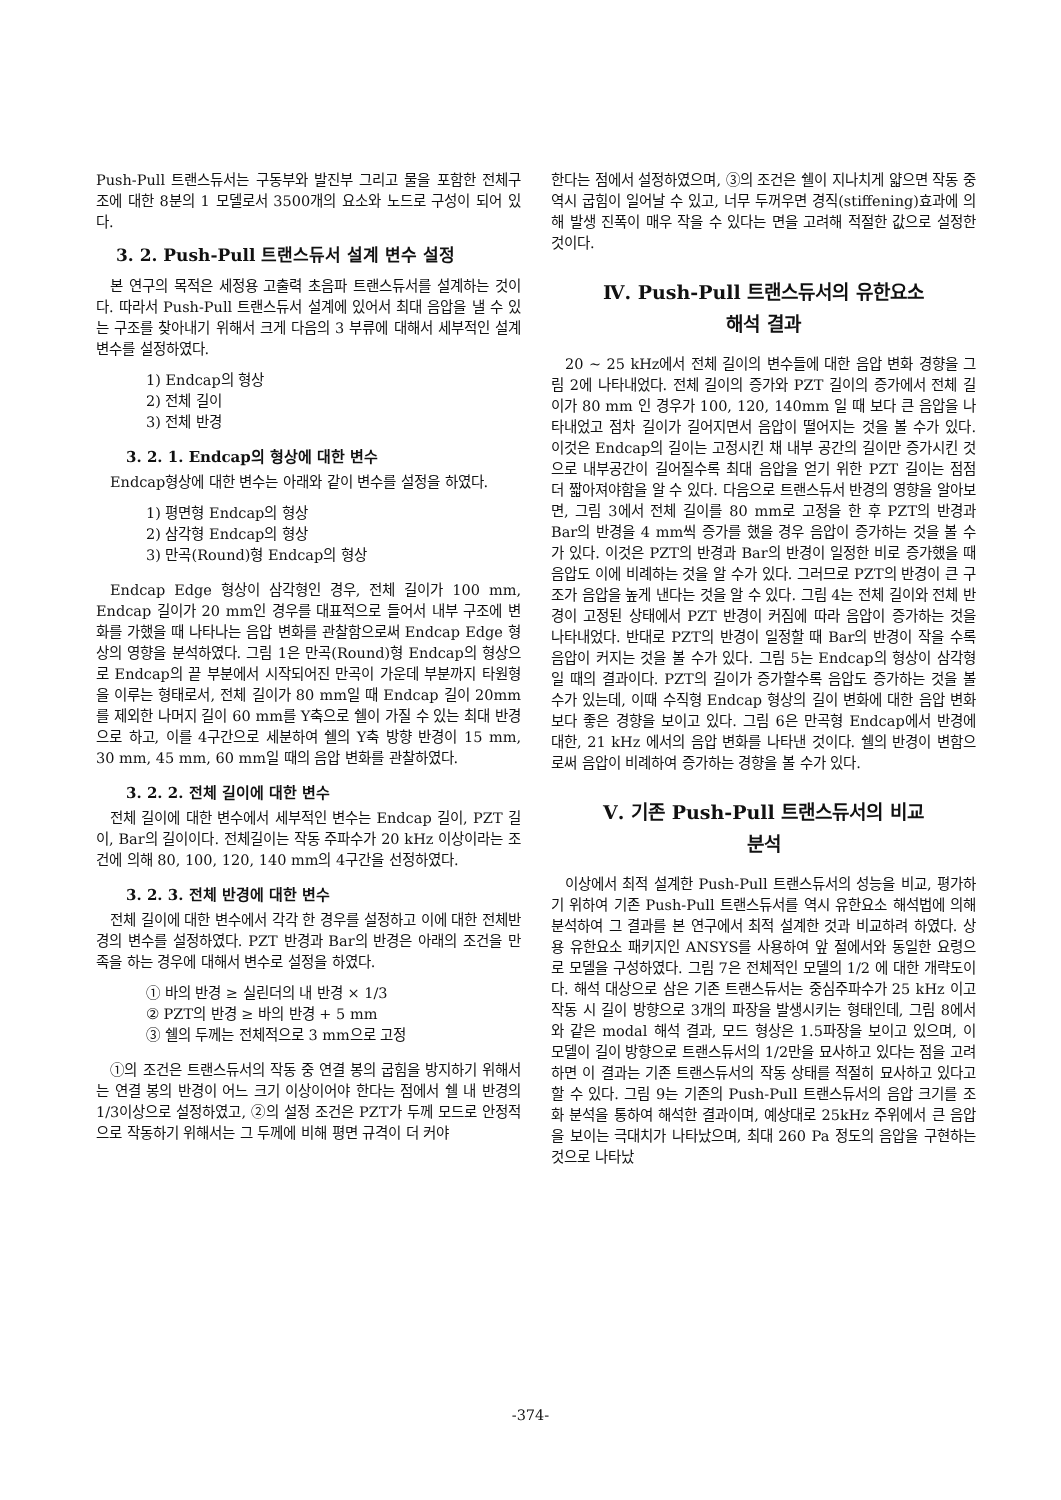Push-Pull 트랜스듀서는 구동부와 발진부 그리고 물을 포함한 전체구조에 대한 8분의 1 모델로서 3500개의 요소와 노드로 구성이 되어 있다.
3. 2. Push-Pull 트랜스듀서 설계 변수 설정
본 연구의 목적은 세정용 고출력 초음파 트랜스듀서를 설계하는 것이다. 따라서 Push-Pull 트랜스듀서 설계에 있어서 최대 음압을 낼 수 있는 구조를 찾아내기 위해서 크게 다음의 3 부류에 대해서 세부적인 설계 변수를 설정하였다.
1) Endcap의 형상
2) 전체 길이
3) 전체 반경
3. 2. 1. Endcap의 형상에 대한 변수
Endcap형상에 대한 변수는 아래와 같이 변수를 설정을 하였다.
1) 평면형 Endcap의 형상
2) 삼각형 Endcap의 형상
3) 만곡(Round)형 Endcap의 형상
Endcap Edge 형상이 삼각형인 경우, 전체 길이가 100 mm, Endcap 길이가 20 mm인 경우를 대표적으로 들어서 내부 구조에 변화를 가했을 때 나타나는 음압 변화를 관찰함으로써 Endcap Edge 형상의 영향을 분석하였다. 그림 1은 만곡(Round)형 Endcap의 형상으로 Endcap의 끝 부분에서 시작되어진 만곡이 가운데 부분까지 타원형을 이루는 형태로서, 전체 길이가 80 mm일 때 Endcap 길이 20mm를 제외한 나머지 길이 60 mm를 Y축으로 쉘이 가질 수 있는 최대 반경으로 하고, 이를 4구간으로 세분하여 쉘의 Y축 방향 반경이 15 mm, 30 mm, 45 mm, 60 mm일 때의 음압 변화를 관찰하였다.
3. 2. 2. 전체 길이에 대한 변수
전체 길이에 대한 변수에서 세부적인 변수는 Endcap 길이, PZT 길이, Bar의 길이이다. 전체길이는 작동 주파수가 20 kHz 이상이라는 조건에 의해 80, 100, 120, 140 mm의 4구간을 선정하였다.
3. 2. 3. 전체 반경에 대한 변수
전체 길이에 대한 변수에서 각각 한 경우를 설정하고 이에 대한 전체반경의 변수를 설정하였다. PZT 반경과 Bar의 반경은 아래의 조건을 만족을 하는 경우에 대해서 변수로 설정을 하였다.
① 바의 반경 ≥ 실린더의 내 반경 × 1/3
② PZT의 반경 ≥ 바의 반경 + 5 mm
③ 쉘의 두께는 전체적으로 3 mm으로 고정
①의 조건은 트랜스듀서의 작동 중 연결 봉의 굽힘을 방지하기 위해서는 연결 봉의 반경이 어느 크기 이상이어야 한다는 점에서 쉘 내 반경의 1/3이상으로 설정하였고, ②의 설정 조건은 PZT가 두께 모드로 안정적으로 작동하기 위해서는 그 두께에 비해 평면 규격이 더 커야
한다는 점에서 설정하였으며, ③의 조건은 쉘이 지나치게 얇으면 작동 중 역시 굽힘이 일어날 수 있고, 너무 두꺼우면 경직(stiffening)효과에 의해 발생 진폭이 매우 작을 수 있다는 면을 고려해 적절한 값으로 설정한 것이다.
Ⅳ. Push-Pull 트랜스듀서의 유한요소
해석 결과
20 ~ 25 kHz에서 전체 길이의 변수들에 대한 음압 변화 경향을 그림 2에 나타내었다. 전체 길이의 증가와 PZT 길이의 증가에서 전체 길이가 80 mm 인 경우가 100, 120, 140mm 일 때 보다 큰 음압을 나타내었고 점차 길이가 길어지면서 음압이 떨어지는 것을 볼 수가 있다. 이것은 Endcap의 길이는 고정시킨 채 내부 공간의 길이만 증가시킨 것으로 내부공간이 길어질수록 최대 음압을 얻기 위한 PZT 길이는 점점 더 짧아져야함을 알 수 있다. 다음으로 트랜스듀서 반경의 영향을 알아보면, 그림 3에서 전체 길이를 80 mm로 고정을 한 후 PZT의 반경과 Bar의 반경을 4 mm씩 증가를 했을 경우 음압이 증가하는 것을 볼 수가 있다. 이것은 PZT의 반경과 Bar의 반경이 일정한 비로 증가했을 때 음압도 이에 비례하는 것을 알 수가 있다. 그러므로 PZT의 반경이 큰 구조가 음압을 높게 낸다는 것을 알 수 있다. 그림 4는 전체 길이와 전체 반경이 고정된 상태에서 PZT 반경이 커짐에 따라 음압이 증가하는 것을 나타내었다. 반대로 PZT의 반경이 일정할 때 Bar의 반경이 작을 수록 음압이 커지는 것을 볼 수가 있다. 그림 5는 Endcap의 형상이 삼각형일 때의 결과이다. PZT의 길이가 증가할수록 음압도 증가하는 것을 볼 수가 있는데, 이때 수직형 Endcap 형상의 길이 변화에 대한 음압 변화 보다 좋은 경향을 보이고 있다. 그림 6은 만곡형 Endcap에서 반경에 대한, 21 kHz 에서의 음압 변화를 나타낸 것이다. 쉘의 반경이 변함으로써 음압이 비례하여 증가하는 경향을 볼 수가 있다.
Ⅴ. 기존 Push-Pull 트랜스듀서의 비교
분석
이상에서 최적 설계한 Push-Pull 트랜스듀서의 성능을 비교, 평가하기 위하여 기존 Push-Pull 트랜스듀서를 역시 유한요소 해석법에 의해 분석하여 그 결과를 본 연구에서 최적 설계한 것과 비교하려 하였다. 상용 유한요소 패키지인 ANSYS를 사용하여 앞 절에서와 동일한 요령으로 모델을 구성하였다. 그림 7은 전체적인 모델의 1/2 에 대한 개략도이다. 해석 대상으로 삼은 기존 트랜스듀서는 중심주파수가 25 kHz 이고 작동 시 길이 방향으로 3개의 파장을 발생시키는 형태인데, 그림 8에서와 같은 modal 해석 결과, 모드 형상은 1.5파장을 보이고 있으며, 이 모델이 길이 방향으로 트랜스듀서의 1/2만을 묘사하고 있다는 점을 고려하면 이 결과는 기존 트랜스듀서의 작동 상태를 적절히 묘사하고 있다고 할 수 있다. 그림 9는 기존의 Push-Pull 트랜스듀서의 음압 크기를 조화 분석을 통하여 해석한 결과이며, 예상대로 25kHz 주위에서 큰 음압을 보이는 극대치가 나타났으며, 최대 260 Pa 정도의 음압을 구현하는 것으로 나타났
-374-